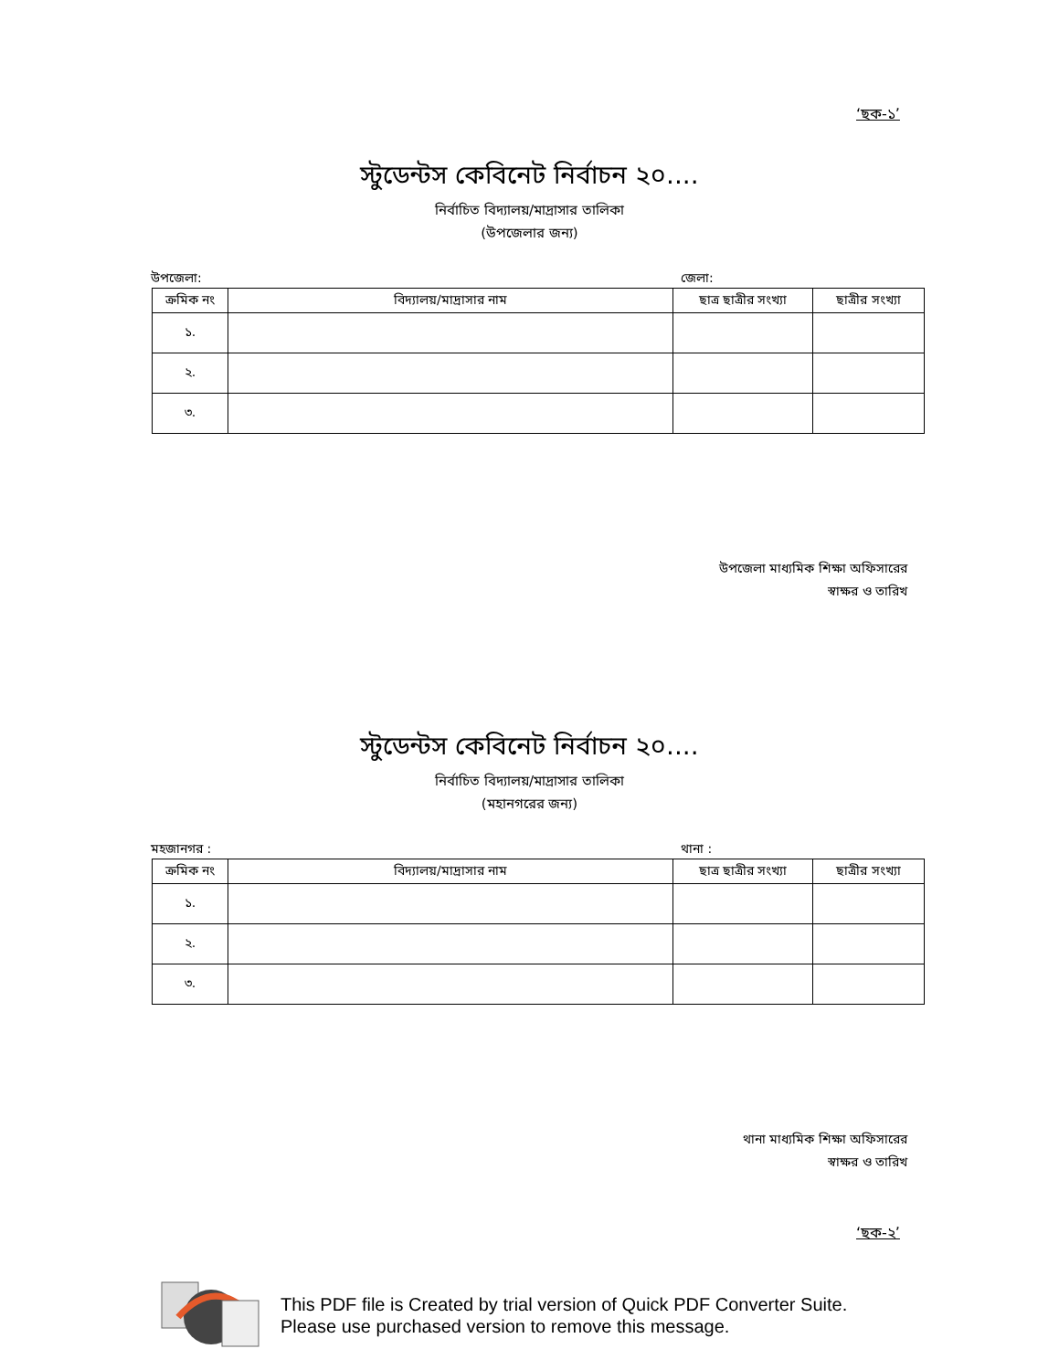‘ছক-১’
স্টুডেন্টস কেবিনেট নির্বাচন ২০....
নির্বাচিত বিদ্যালয়/মাদ্রাসার তালিকা
(উপজেলার জন্য)
উপজেলা: জেলা:
| ক্রমিক নং | বিদ্যালয়/মাদ্রাসার নাম | ছাত্র ছাত্রীর সংখ্যা | ছাত্রীর সংখ্যা |
| --- | --- | --- | --- |
| ১. | | | |
| ২. | | | |
| ৩. | | | |
উপজেলা মাধ্যমিক শিক্ষা অফিসারের
স্বাক্ষর ও তারিখ
স্টুডেন্টস কেবিনেট নির্বাচন ২০....
নির্বাচিত বিদ্যালয়/মাদ্রাসার তালিকা
(মহানগরের জন্য)
মহজানগর : থানা :
| ক্রমিক নং | বিদ্যালয়/মাদ্রাসার নাম | ছাত্র ছাত্রীর সংখ্যা | ছাত্রীর সংখ্যা |
| --- | --- | --- | --- |
| ১. | | | |
| ২. | | | |
| ৩. | | | |
থানা মাধ্যমিক শিক্ষা অফিসারের
স্বাক্ষর ও তারিখ
‘ছক-২’
This PDF file is Created by trial version of Quick PDF Converter Suite.
Please use purchased version to remove this message.